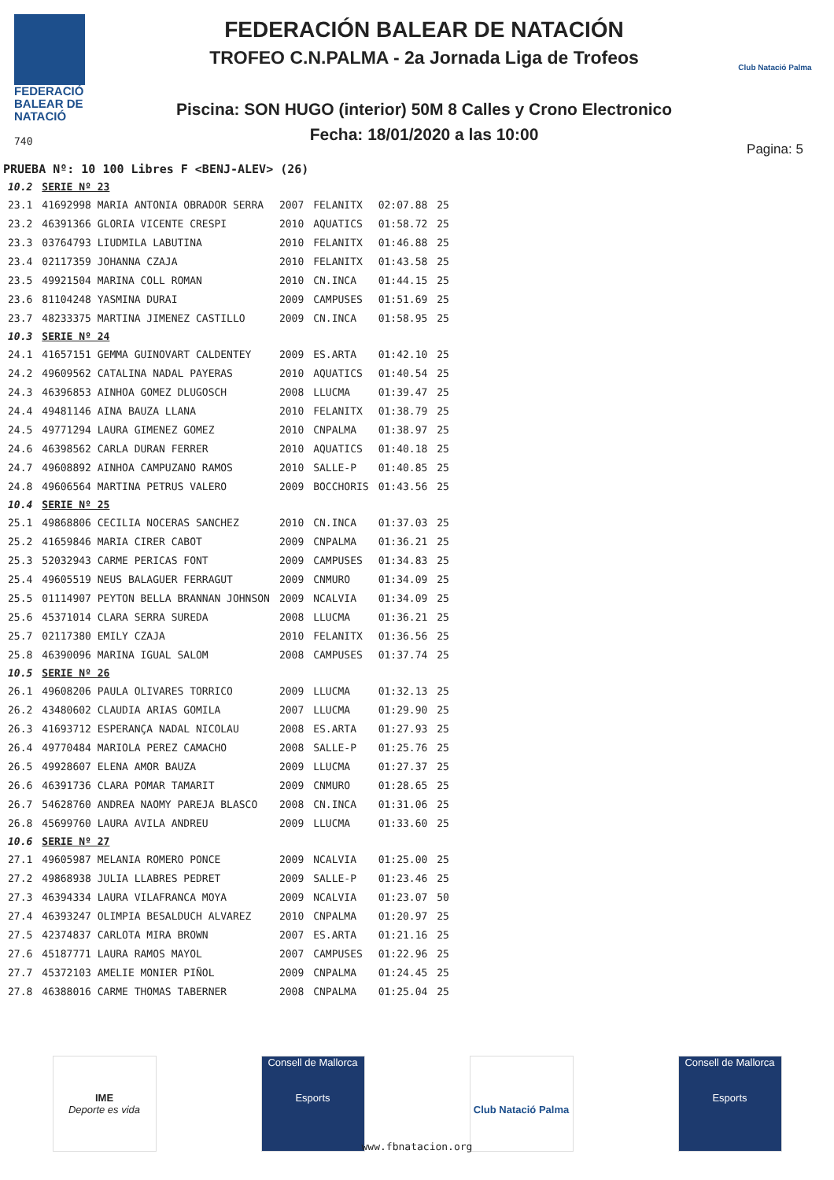FEDERACIÓ
BALEAR DE
NATACIÓ
740
FEDERACIÓN BALEAR DE NATACIÓN
TROFEO C.N.PALMA - 2a Jornada Liga de Trofeos
Piscina: SON HUGO (interior) 50M 8 Calles y Crono Electronico
Fecha: 18/01/2020 a las 10:00
Club Natació Palma
Pagina: 5
PRUEBA Nº: 10 100 Libres F <BENJ-ALEV> (26)
| 10.2 | SERIE Nº 23 | | | | |
| 23.1 | 41692998 MARIA ANTONIA OBRADOR SERRA | 2007 | FELANITX | 02:07.88 | 25 |
| 23.2 | 46391366 GLORIA VICENTE CRESPI | 2010 | AQUATICS | 01:58.72 | 25 |
| 23.3 | 03764793 LIUDMILA LABUTINA | 2010 | FELANITX | 01:46.88 | 25 |
| 23.4 | 02117359 JOHANNA CZAJA | 2010 | FELANITX | 01:43.58 | 25 |
| 23.5 | 49921504 MARINA COLL ROMAN | 2010 | CN.INCA | 01:44.15 | 25 |
| 23.6 | 81104248 YASMINA DURAI | 2009 | CAMPUSES | 01:51.69 | 25 |
| 23.7 | 48233375 MARTINA JIMENEZ CASTILLO | 2009 | CN.INCA | 01:58.95 | 25 |
| 10.3 | SERIE Nº 24 | | | | |
| 24.1 | 41657151 GEMMA GUINOVART CALDENTEY | 2009 | ES.ARTA | 01:42.10 | 25 |
| 24.2 | 49609562 CATALINA NADAL PAYERAS | 2010 | AQUATICS | 01:40.54 | 25 |
| 24.3 | 46396853 AINHOA GOMEZ DLUGOSCH | 2008 | LLUCMA | 01:39.47 | 25 |
| 24.4 | 49481146 AINA BAUZA LLANA | 2010 | FELANITX | 01:38.79 | 25 |
| 24.5 | 49771294 LAURA GIMENEZ GOMEZ | 2010 | CNPALMA | 01:38.97 | 25 |
| 24.6 | 46398562 CARLA DURAN FERRER | 2010 | AQUATICS | 01:40.18 | 25 |
| 24.7 | 49608892 AINHOA CAMPUZANO RAMOS | 2010 | SALLE-P | 01:40.85 | 25 |
| 24.8 | 49606564 MARTINA PETRUS VALERO | 2009 | BOCCHORIS | 01:43.56 | 25 |
| 10.4 | SERIE Nº 25 | | | | |
| 25.1 | 49868806 CECILIA NOCERAS SANCHEZ | 2010 | CN.INCA | 01:37.03 | 25 |
| 25.2 | 41659846 MARIA CIRER CABOT | 2009 | CNPALMA | 01:36.21 | 25 |
| 25.3 | 52032943 CARME PERICAS FONT | 2009 | CAMPUSES | 01:34.83 | 25 |
| 25.4 | 49605519 NEUS BALAGUER FERRAGUT | 2009 | CNMURO | 01:34.09 | 25 |
| 25.5 | 01114907 PEYTON BELLA BRANNAN JOHNSON | 2009 | NCALVIA | 01:34.09 | 25 |
| 25.6 | 45371014 CLARA SERRA SUREDA | 2008 | LLUCMA | 01:36.21 | 25 |
| 25.7 | 02117380 EMILY CZAJA | 2010 | FELANITX | 01:36.56 | 25 |
| 25.8 | 46390096 MARINA IGUAL SALOM | 2008 | CAMPUSES | 01:37.74 | 25 |
| 10.5 | SERIE Nº 26 | | | | |
| 26.1 | 49608206 PAULA OLIVARES TORRICO | 2009 | LLUCMA | 01:32.13 | 25 |
| 26.2 | 43480602 CLAUDIA ARIAS GOMILA | 2007 | LLUCMA | 01:29.90 | 25 |
| 26.3 | 41693712 ESPERANÇA NADAL NICOLAU | 2008 | ES.ARTA | 01:27.93 | 25 |
| 26.4 | 49770484 MARIOLA PEREZ CAMACHO | 2008 | SALLE-P | 01:25.76 | 25 |
| 26.5 | 49928607 ELENA AMOR BAUZA | 2009 | LLUCMA | 01:27.37 | 25 |
| 26.6 | 46391736 CLARA POMAR TAMARIT | 2009 | CNMURO | 01:28.65 | 25 |
| 26.7 | 54628760 ANDREA NAOMY PAREJA BLASCO | 2008 | CN.INCA | 01:31.06 | 25 |
| 26.8 | 45699760 LAURA AVILA ANDREU | 2009 | LLUCMA | 01:33.60 | 25 |
| 10.6 | SERIE Nº 27 | | | | |
| 27.1 | 49605987 MELANIA ROMERO PONCE | 2009 | NCALVIA | 01:25.00 | 25 |
| 27.2 | 49868938 JULIA LLABRES PEDRET | 2009 | SALLE-P | 01:23.46 | 25 |
| 27.3 | 46394334 LAURA VILAFRANCA MOYA | 2009 | NCALVIA | 01:23.07 | 50 |
| 27.4 | 46393247 OLIMPIA BESALDUCH ALVAREZ | 2010 | CNPALMA | 01:20.97 | 25 |
| 27.5 | 42374837 CARLOTA MIRA BROWN | 2007 | ES.ARTA | 01:21.16 | 25 |
| 27.6 | 45187771 LAURA RAMOS MAYOL | 2007 | CAMPUSES | 01:22.96 | 25 |
| 27.7 | 45372103 AMELIE MONIER PIÑOL | 2009 | CNPALMA | 01:24.45 | 25 |
| 27.8 | 46388016 CARME THOMAS TABERNER | 2008 | CNPALMA | 01:25.04 | 25 |
IME
Deporte es vida
Consell de Mallorca
Esports
Club Natació Palma
Consell de Mallorca
Esports
www.fbnatacion.org